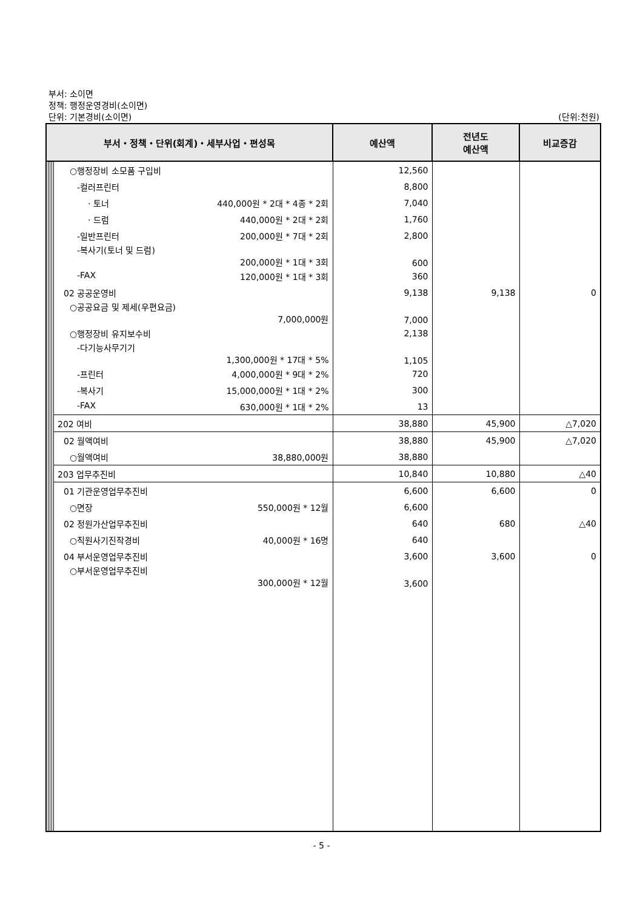부서: 소이면
정책: 행정운영경비(소이면)
단위: 기본경비(소이면)
(단위:천원)
| 부서・정책・단위(회계)・세부사업・편성목 | | | | | 예산액 | 전년도 예산액 | 비교증감 |
| --- | --- | --- | --- | --- | --- | --- | --- |
| | | | | ○행정장비 소모품 구입비 | 12,560 | | |
| | | | | -컬러프린터 | 8,800 | | |
| | | | | · 토너 440,000원 * 2대 * 4종 * 2회 | 7,040 | | |
| | | | | · 드럼 440,000원 * 2대 * 2회 | 1,760 | | |
| | | | | -일반프린터 200,000원 * 7대 * 2회 | 2,800 | | |
| | | | | -복사기(토너 및 드럼) 200,000원 * 1대 * 3회 | 600 | | |
| | | | | -FAX 120,000원 * 1대 * 3회 | 360 | | |
| | | | | 02 공공운영비 | 9,138 | 9,138 | 0 |
| | | | | ○공공요금 및 제세(우편요금) 7,000,000원 | 7,000 | | |
| | | | | ○행정장비 유지보수비 | 2,138 | | |
| | | | | -다기능사무기기 1,300,000원 * 17대 * 5% | 1,105 | | |
| | | | | -프린터 4,000,000원 * 9대 * 2% | 720 | | |
| | | | | -복사기 15,000,000원 * 1대 * 2% | 300 | | |
| | | | | -FAX 630,000원 * 1대 * 2% | 13 | | |
| | | | | 202 여비 | 38,880 | 45,900 | △7,020 |
| | | | | 02 월액여비 | 38,880 | 45,900 | △7,020 |
| | | | | ○월액여비 38,880,000원 | 38,880 | | |
| | | | | 203 업무추진비 | 10,840 | 10,880 | △40 |
| | | | | 01 기관운영업무추진비 | 6,600 | 6,600 | 0 |
| | | | | ○면장 550,000원 * 12월 | 6,600 | | |
| | | | | 02 정원가산업무추진비 | 640 | 680 | △40 |
| | | | | ○직원사기진작경비 40,000원 * 16명 | 640 | | |
| | | | | 04 부서운영업무추진비 | 3,600 | 3,600 | 0 |
| | | | | ○부서운영업무추진비 300,000원 * 12월 | 3,600 | | |
- 5 -